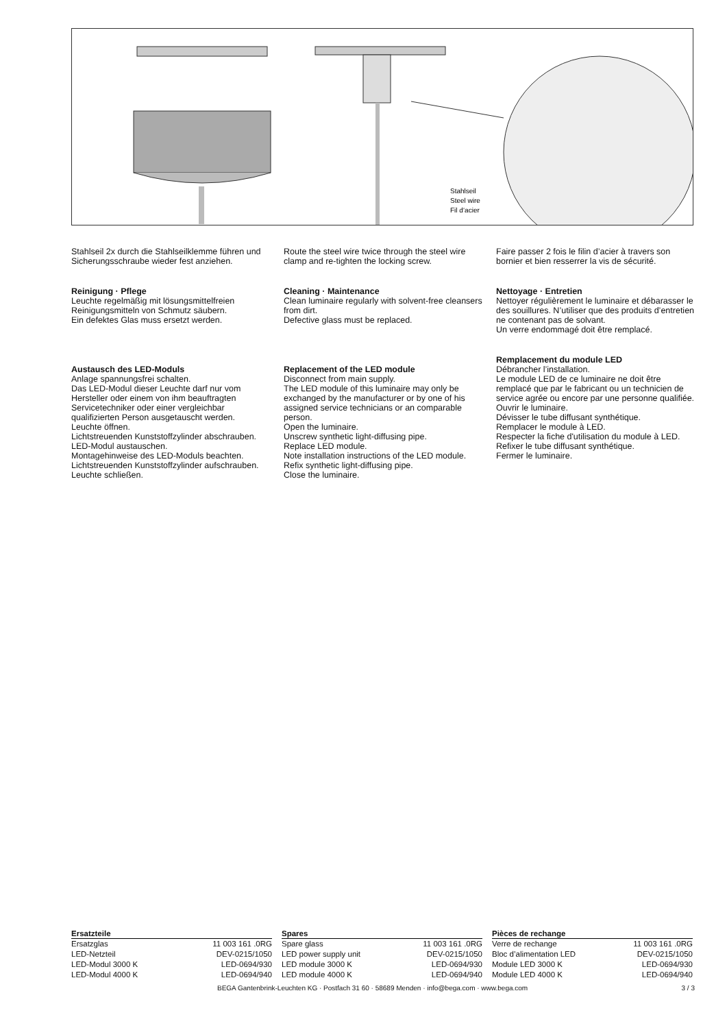Stahlseil
Steel wire
Fil d‘acier
Stahlseil 2x durch die Stahlseilklemme führen und Sicherungsschraube wieder fest anziehen.
Reinigung · Pflege
Leuchte regelmäßig mit lösungsmittelfreien Reinigungsmitteln von Schmutz säubern.
Ein defektes Glas muss ersetzt werden.
Austausch des LED-Moduls
Anlage spannungsfrei schalten.
Das LED-Modul dieser Leuchte darf nur vom Hersteller oder einem von ihm beauftragten Servicetechniker oder einer vergleichbar qualifizierten Person ausgetauscht werden.
Leuchte öffnen.
Lichtstreuenden Kunststoffzylinder abschrauben.
LED-Modul austauschen.
Montagehinweise des LED-Moduls beachten.
Lichtstreuenden Kunststoffzylinder aufschrauben.
Leuchte schließen.
Route the steel wire twice through the steel wire clamp and re-tighten the locking screw.
Cleaning · Maintenance
Clean luminaire regularly with solvent-free cleansers from dirt.
Defective glass must be replaced.
Replacement of the LED module
Disconnect from main supply.
The LED module of this luminaire may only be exchanged by the manufacturer or by one of his assigned service technicians or an comparable person.
Open the luminaire.
Unscrew synthetic light-diffusing pipe.
Replace LED module.
Note installation instructions of the LED module.
Refix synthetic light-diffusing pipe.
Close the luminaire.
Faire passer 2 fois le filin d’acier à travers son bornier et bien resserrer la vis de sécurité.
Nettoyage · Entretien
Nettoyer régulièrement le luminaire et débarasser le des souillures. N’utiliser que des produits d’entretien ne contenant pas de solvant.
Un verre endommagé doit être remplacé.
Remplacement du module LED
Débrancher l’installation.
Le module LED de ce luminaire ne doit être remplacé que par le fabricant ou un technicien de service agrée ou encore par une personne qualifiée.
Ouvrir le luminaire.
Dévisser le tube diffusant synthétique.
Remplacer le module à LED.
Respecter la fiche d'utilisation du module à LED.
Refixer le tube diffusant synthétique.
Fermer le luminaire.
| Ersatzteile | |
| --- | --- |
| Ersatzglas | 11 003 161 .0RG |
| LED-Netzteil | DEV-0215/1050 |
| LED-Modul 3000 K | LED-0694/930 |
| LED-Modul 4000 K | LED-0694/940 |
| Spares | |
| --- | --- |
| Spare glass | 11 003 161 .0RG |
| LED power supply unit | DEV-0215/1050 |
| LED module 3000 K | LED-0694/930 |
| LED module 4000 K | LED-0694/940 |
| Pièces de rechange | |
| --- | --- |
| Verre de rechange | 11 003 161 .0RG |
| Bloc d’alimentation LED | DEV-0215/1050 |
| Module LED 3000 K | LED-0694/930 |
| Module LED 4000 K | LED-0694/940 |
BEGA Gantenbrink-Leuchten KG · Postfach 31 60 · 58689 Menden · info@bega.com · www.bega.com 3 / 3